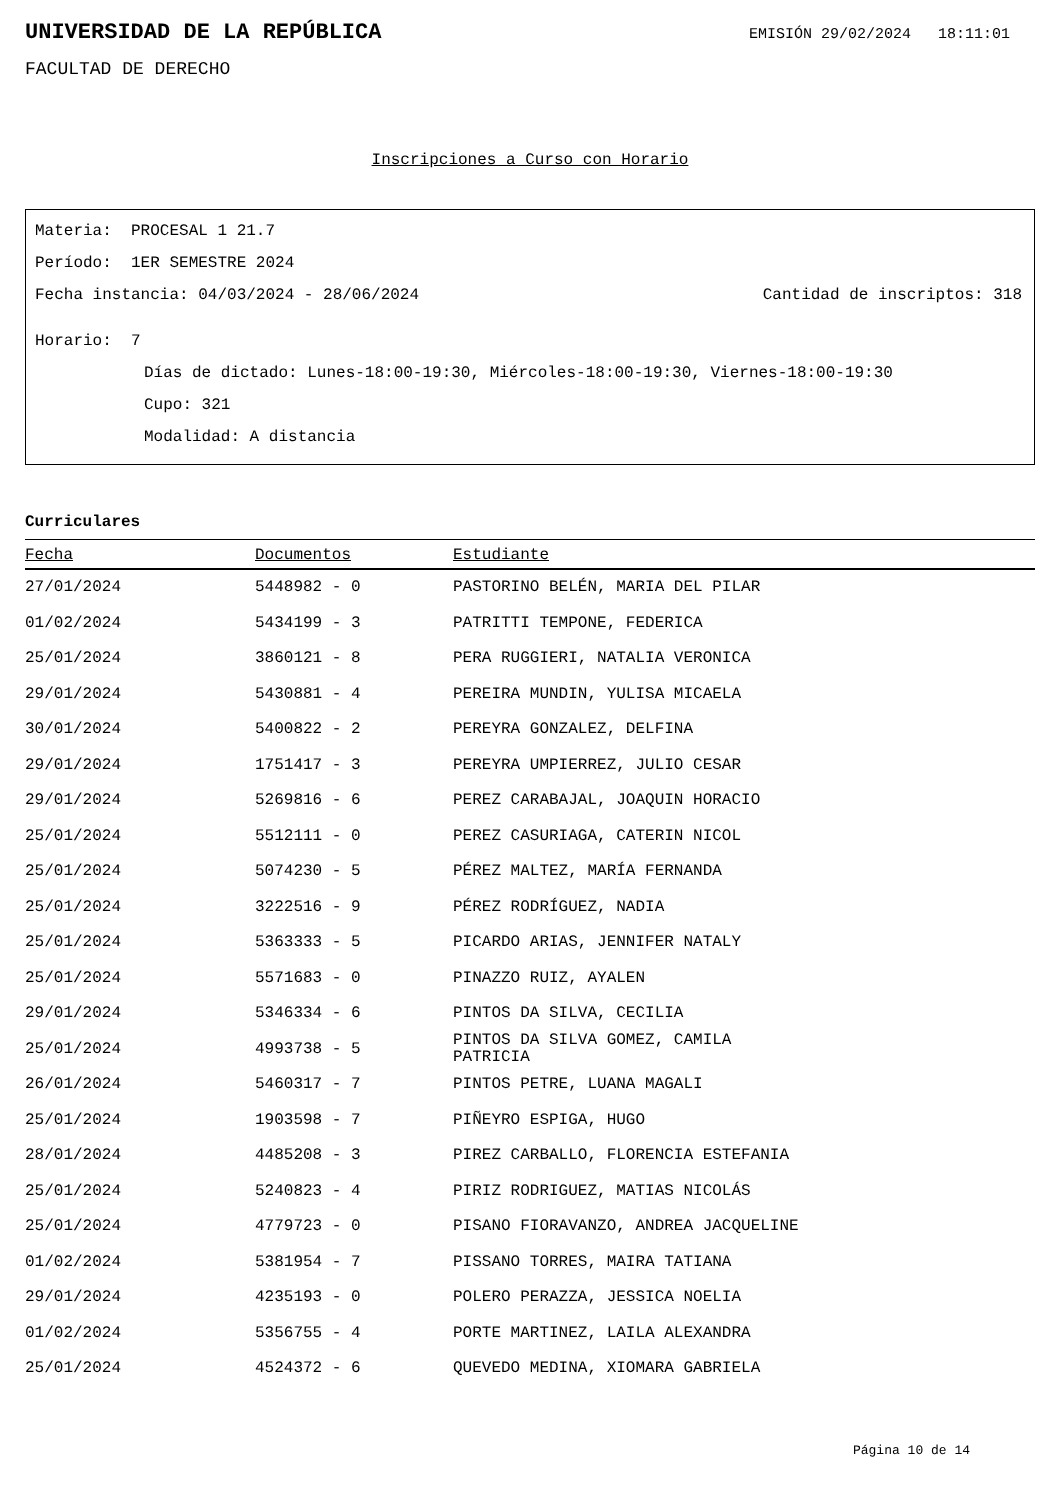UNIVERSIDAD DE LA REPÚBLICA
EMISIÓN 29/02/2024 18:11:01
FACULTAD DE DERECHO
Inscripciones a Curso con Horario
Materia: PROCESAL 1 21.7
Período: 1ER SEMESTRE 2024
Fecha instancia: 04/03/2024 - 28/06/2024 Cantidad de inscriptos: 318
Horario: 7
Días de dictado: Lunes-18:00-19:30, Miércoles-18:00-19:30, Viernes-18:00-19:30
Cupo: 321
Modalidad: A distancia
Curriculares
| Fecha | Documentos | Estudiante |
| --- | --- | --- |
| 27/01/2024 | 5448982 - 0 | PASTORINO BELÉN, MARIA DEL PILAR |
| 01/02/2024 | 5434199 - 3 | PATRITTI TEMPONE, FEDERICA |
| 25/01/2024 | 3860121 - 8 | PERA RUGGIERI, NATALIA VERONICA |
| 29/01/2024 | 5430881 - 4 | PEREIRA MUNDIN, YULISA MICAELA |
| 30/01/2024 | 5400822 - 2 | PEREYRA GONZALEZ, DELFINA |
| 29/01/2024 | 1751417 - 3 | PEREYRA UMPIERREZ, JULIO CESAR |
| 29/01/2024 | 5269816 - 6 | PEREZ CARABAJAL, JOAQUIN HORACIO |
| 25/01/2024 | 5512111 - 0 | PEREZ CASURIAGA, CATERIN NICOL |
| 25/01/2024 | 5074230 - 5 | PÉREZ MALTEZ, MARÍA FERNANDA |
| 25/01/2024 | 3222516 - 9 | PÉREZ RODRÍGUEZ, NADIA |
| 25/01/2024 | 5363333 - 5 | PICARDO ARIAS, JENNIFER NATALY |
| 25/01/2024 | 5571683 - 0 | PINAZZO RUIZ, AYALEN |
| 29/01/2024 | 5346334 - 6 | PINTOS DA SILVA, CECILIA |
| 25/01/2024 | 4993738 - 5 | PINTOS DA SILVA GOMEZ, CAMILA PATRICIA |
| 26/01/2024 | 5460317 - 7 | PINTOS PETRE, LUANA MAGALI |
| 25/01/2024 | 1903598 - 7 | PIÑEYRO ESPIGA, HUGO |
| 28/01/2024 | 4485208 - 3 | PIREZ CARBALLO, FLORENCIA ESTEFANIA |
| 25/01/2024 | 5240823 - 4 | PIRIZ RODRIGUEZ, MATIAS NICOLÁS |
| 25/01/2024 | 4779723 - 0 | PISANO FIORAVANZO, ANDREA JACQUELINE |
| 01/02/2024 | 5381954 - 7 | PISSANO TORRES, MAIRA TATIANA |
| 29/01/2024 | 4235193 - 0 | POLERO PERAZZA, JESSICA NOELIA |
| 01/02/2024 | 5356755 - 4 | PORTE MARTINEZ, LAILA ALEXANDRA |
| 25/01/2024 | 4524372 - 6 | QUEVEDO MEDINA, XIOMARA GABRIELA |
Página 10 de 14